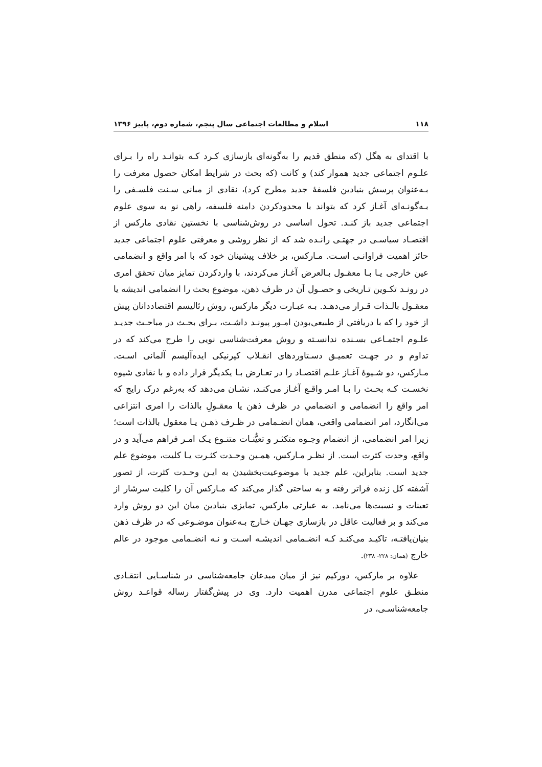۱۱۸ اسلام و مطالعات اجتماعی سال پنجم، شماره دوم، پاییز ۱۳۹۶
با اقتدای به هگل (که منطق قدیم را به‌گونه‌ای بازسازی کـرد کـه بتوانـد راه را بـرای علـوم اجتماعی جدید هموار کند) و کانت (که بحث در شرایط امکان حصول معرفت را بـه‌عنوان پرسش بنیادین فلسفهٔ جدید مطرح کرد)، نقادی از مبانی سـنت فلسـفی را بـه‌گونـه‌ای آغـاز کرد که بتواند با محدودکردن دامنه فلسفه، راهی نو به سوی علوم اجتماعی جدید باز کنـد. تحول اساسی در روش‌شناسی با نخستین نقادی مارکس از اقتصـاد سیاسـی در جهتـی رانـده شد که از نظر روشی و معرفتی علوم اجتماعی جدید حائز اهمیت فراوانـی اسـت. مـارکس، بر خلاف پیشینان خود که با امر واقع و انضمامی عین خارجی یـا بـا معقـول بـالعرض آغـاز می‌کردند، با واردکردن تمایز میان تحقق امری در رونـد تکـوین تـاریخی و حصـول آن در ظرف ذهن، موضوع بحث را انضمامی اندیشه یا معقـول بالـذات قـرار می‌دهـد. بـه عبـارت دیگر مارکس، روش رئالیسم اقتصاددانان پیش از خود را که با دریافتی از طبیعی‌بودن امـور پیونـد داشـت، بـرای بحـث در مباحـث جدیـد علـوم اجتمـاعی بسـنده ندانسـته و روش معرفت‌شناسی نویی را طرح می‌کند که در تداوم و در جهـت تعمیـق دسـتاوردهای انقـلاب کپرنیکی ایده‌آلیسم آلمانی اسـت. مـارکس، دو شـیوهٔ آغـاز علـم اقتصـاد را در تعـارض بـا یکدیگر قرار داده و با نقادی شیوه نخسـت کـه بحـث را بـا امـر واقـع آغـاز می‌کنـد، نشـان می‌دهد که به‌رغم درک رایج که امر واقع را انضمامی و انضمامیِ در ظرف ذهن یا معقـولِ بالذات را امری انتزاعی می‌انگارد، امر انضمامی واقعی، همان انضـمامی در ظـرف ذهـن یـا معقول بالذات است؛ زیرا امر انضمامی، از انضمام وجـوه متکثـر و تعیُّنـات متنـوع یـک امـر فراهم می‌آید و در واقع، وحدت کثرت است. از نظـر مـارکس، همـین وحـدت کثـرت یـا کلیت، موضوع علم جدید است. بنابراین، علم جدید با موضوعیت‌بخشیدن به ایـن وحـدت کثرت، از تصور آشفته کل زنده فراتر رفته و به ساحتی گذار می‌کند که مـارکس آن را کلیت سرشار از تعینات و نسبت‌ها می‌نامد. به عبارتی مارکس، تمایزی بنیادین میان این دو روش وارد می‌کند و بر فعالیت عاقل در بازسازی جهـان خـارج بـه‌عنوان موضـوعی که در ظرف ذهن بنیان‌یافتـه، تاکیـد می‌کنـد کـه انضـمامی اندیشـه اسـت و نـه انضـمامی موجود در عالم خارج (همان: ۲۲۸- ۲۳۸).
علاوه بر مارکس، دورکیم نیز از میان مبدعان جامعه‌شناسی در شناسـایی انتقـادی منطـق علوم اجتماعی مدرن اهمیت دارد. وی در پیش‌گفتار رساله قواعـد روش جامعه‌شناسـی، در